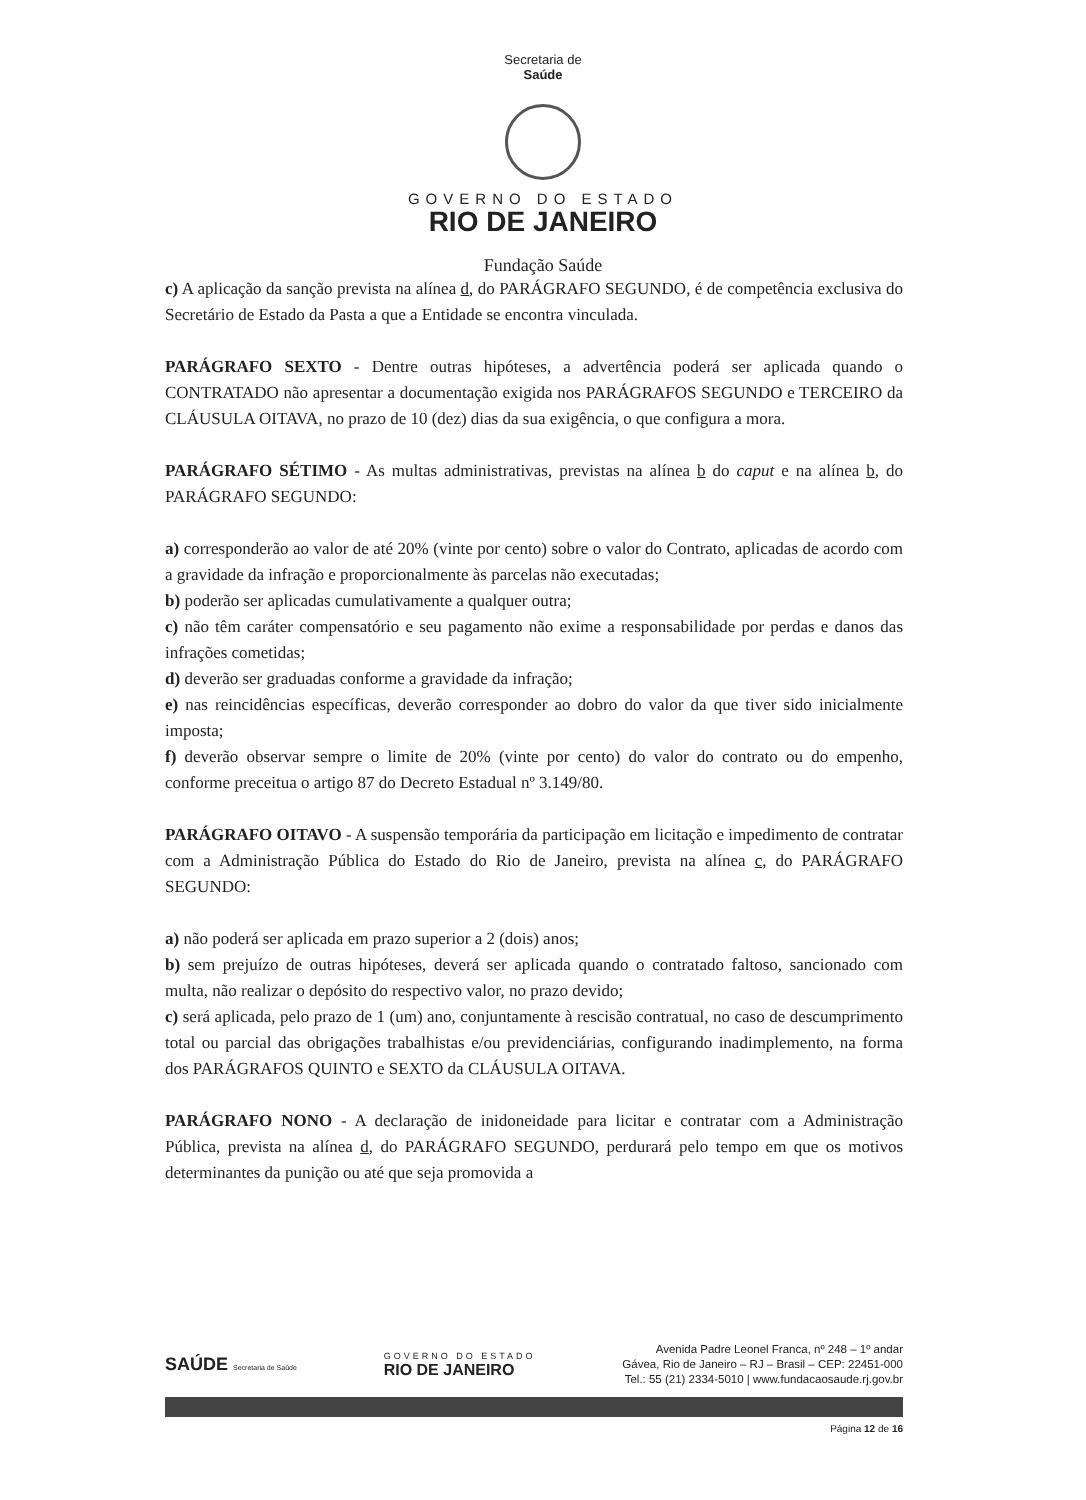Secretaria de
Saúde
GOVERNO DO ESTADO
RIO DE JANEIRO
Fundação Saúde
c) A aplicação da sanção prevista na alínea d, do PARÁGRAFO SEGUNDO, é de competência exclusiva do Secretário de Estado da Pasta a que a Entidade se encontra vinculada.
PARÁGRAFO SEXTO - Dentre outras hipóteses, a advertência poderá ser aplicada quando o CONTRATADO não apresentar a documentação exigida nos PARÁGRAFOS SEGUNDO e TERCEIRO da CLÁUSULA OITAVA, no prazo de 10 (dez) dias da sua exigência, o que configura a mora.
PARÁGRAFO SÉTIMO - As multas administrativas, previstas na alínea b do caput e na alínea b, do PARÁGRAFO SEGUNDO:
a) corresponderão ao valor de até 20% (vinte por cento) sobre o valor do Contrato, aplicadas de acordo com a gravidade da infração e proporcionalmente às parcelas não executadas;
b) poderão ser aplicadas cumulativamente a qualquer outra;
c) não têm caráter compensatório e seu pagamento não exime a responsabilidade por perdas e danos das infrações cometidas;
d) deverão ser graduadas conforme a gravidade da infração;
e) nas reincidências específicas, deverão corresponder ao dobro do valor da que tiver sido inicialmente imposta;
f) deverão observar sempre o limite de 20% (vinte por cento) do valor do contrato ou do empenho, conforme preceitua o artigo 87 do Decreto Estadual nº 3.149/80.
PARÁGRAFO OITAVO - A suspensão temporária da participação em licitação e impedimento de contratar com a Administração Pública do Estado do Rio de Janeiro, prevista na alínea c, do PARÁGRAFO SEGUNDO:
a) não poderá ser aplicada em prazo superior a 2 (dois) anos;
b) sem prejuízo de outras hipóteses, deverá ser aplicada quando o contratado faltoso, sancionado com multa, não realizar o depósito do respectivo valor, no prazo devido;
c) será aplicada, pelo prazo de 1 (um) ano, conjuntamente à rescisão contratual, no caso de descumprimento total ou parcial das obrigações trabalhistas e/ou previdenciárias, configurando inadimplemento, na forma dos PARÁGRAFOS QUINTO e SEXTO da CLÁUSULA OITAVA.
PARÁGRAFO NONO - A declaração de inidoneidade para licitar e contratar com a Administração Pública, prevista na alínea d, do PARÁGRAFO SEGUNDO, perdurará pelo tempo em que os motivos determinantes da punição ou até que seja promovida a
SAÚDE Secretaria de Saúde
GOVERNO DO ESTADO
RIO DE JANEIRO
Avenida Padre Leonel Franca, nº 248 – 1º andar
Gávea, Rio de Janeiro – RJ – Brasil – CEP: 22451-000
Tel.: 55 (21) 2334-5010 | www.fundacaosaude.rj.gov.br
Página 12 de 16